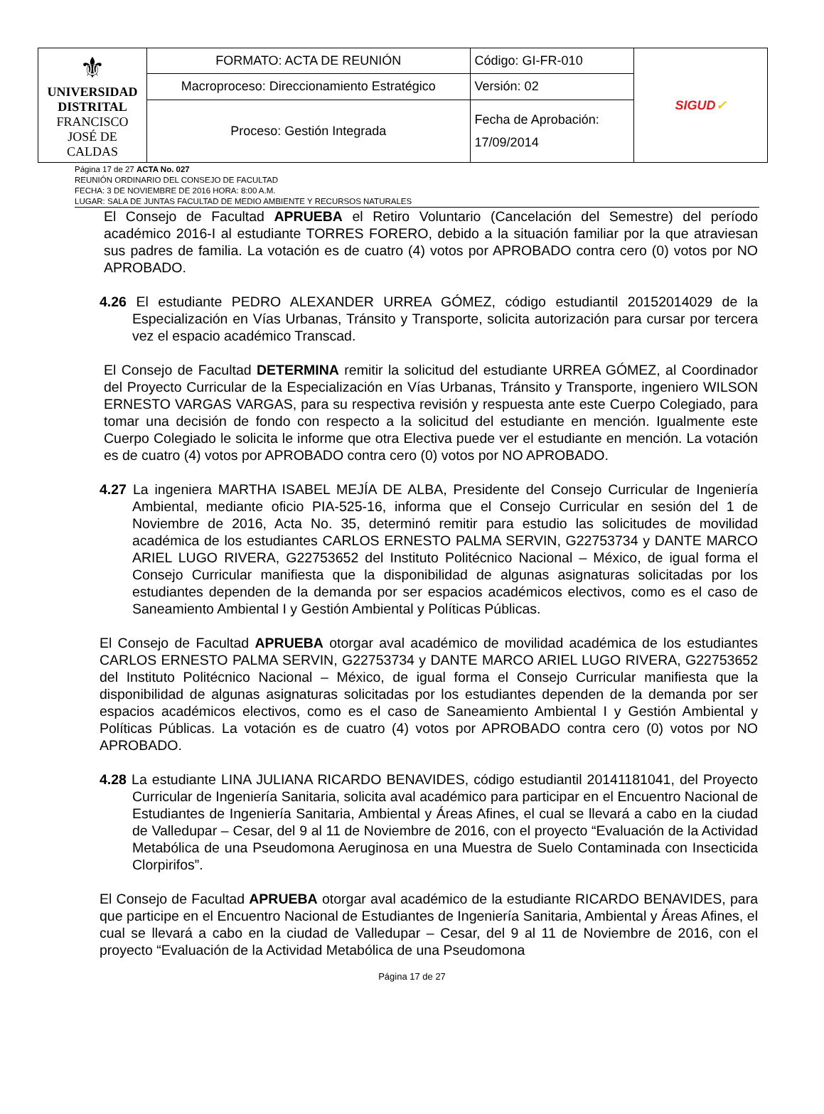| ⚜ UNIVERSIDAD DISTRITAL FRANCISCO JOSÉ DE CALDAS | FORMATO: ACTA DE REUNIÓN | Código: GI-FR-010 | SIGUD ✓ |
| | Macroproceso: Direccionamiento Estratégico | Versión: 02 | |
| | Proceso: Gestión Integrada | Fecha de Aprobación: 17/09/2014 | |
Página 17 de 27 ACTA No. 027
REUNIÓN ORDINARIO DEL CONSEJO DE FACULTAD
FECHA: 3 DE NOVIEMBRE DE 2016 HORA: 8:00 A.M.
LUGAR: SALA DE JUNTAS FACULTAD DE MEDIO AMBIENTE Y RECURSOS NATURALES
El Consejo de Facultad APRUEBA el Retiro Voluntario (Cancelación del Semestre) del período académico 2016-I al estudiante TORRES FORERO, debido a la situación familiar por la que atraviesan sus padres de familia. La votación es de cuatro (4) votos por APROBADO contra cero (0) votos por NO APROBADO.
4.26 El estudiante PEDRO ALEXANDER URREA GÓMEZ, código estudiantil 20152014029 de la Especialización en Vías Urbanas, Tránsito y Transporte, solicita autorización para cursar por tercera vez el espacio académico Transcad.
El Consejo de Facultad DETERMINA remitir la solicitud del estudiante URREA GÓMEZ, al Coordinador del Proyecto Curricular de la Especialización en Vías Urbanas, Tránsito y Transporte, ingeniero WILSON ERNESTO VARGAS VARGAS, para su respectiva revisión y respuesta ante este Cuerpo Colegiado, para tomar una decisión de fondo con respecto a la solicitud del estudiante en mención. Igualmente este Cuerpo Colegiado le solicita le informe que otra Electiva puede ver el estudiante en mención. La votación es de cuatro (4) votos por APROBADO contra cero (0) votos por NO APROBADO.
4.27 La ingeniera MARTHA ISABEL MEJÍA DE ALBA, Presidente del Consejo Curricular de Ingeniería Ambiental, mediante oficio PIA-525-16, informa que el Consejo Curricular en sesión del 1 de Noviembre de 2016, Acta No. 35, determinó remitir para estudio las solicitudes de movilidad académica de los estudiantes CARLOS ERNESTO PALMA SERVIN, G22753734 y DANTE MARCO ARIEL LUGO RIVERA, G22753652 del Instituto Politécnico Nacional – México, de igual forma el Consejo Curricular manifiesta que la disponibilidad de algunas asignaturas solicitadas por los estudiantes dependen de la demanda por ser espacios académicos electivos, como es el caso de Saneamiento Ambiental I y Gestión Ambiental y Políticas Públicas.
El Consejo de Facultad APRUEBA otorgar aval académico de movilidad académica de los estudiantes CARLOS ERNESTO PALMA SERVIN, G22753734 y DANTE MARCO ARIEL LUGO RIVERA, G22753652 del Instituto Politécnico Nacional – México, de igual forma el Consejo Curricular manifiesta que la disponibilidad de algunas asignaturas solicitadas por los estudiantes dependen de la demanda por ser espacios académicos electivos, como es el caso de Saneamiento Ambiental I y Gestión Ambiental y Políticas Públicas. La votación es de cuatro (4) votos por APROBADO contra cero (0) votos por NO APROBADO.
4.28 La estudiante LINA JULIANA RICARDO BENAVIDES, código estudiantil 20141181041, del Proyecto Curricular de Ingeniería Sanitaria, solicita aval académico para participar en el Encuentro Nacional de Estudiantes de Ingeniería Sanitaria, Ambiental y Áreas Afines, el cual se llevará a cabo en la ciudad de Valledupar – Cesar, del 9 al 11 de Noviembre de 2016, con el proyecto “Evaluación de la Actividad Metabólica de una Pseudomona Aeruginosa en una Muestra de Suelo Contaminada con Insecticida Clorpirifos”.
El Consejo de Facultad APRUEBA otorgar aval académico de la estudiante RICARDO BENAVIDES, para que participe en el Encuentro Nacional de Estudiantes de Ingeniería Sanitaria, Ambiental y Áreas Afines, el cual se llevará a cabo en la ciudad de Valledupar – Cesar, del 9 al 11 de Noviembre de 2016, con el proyecto “Evaluación de la Actividad Metabólica de una Pseudomona
Página 17 de 27